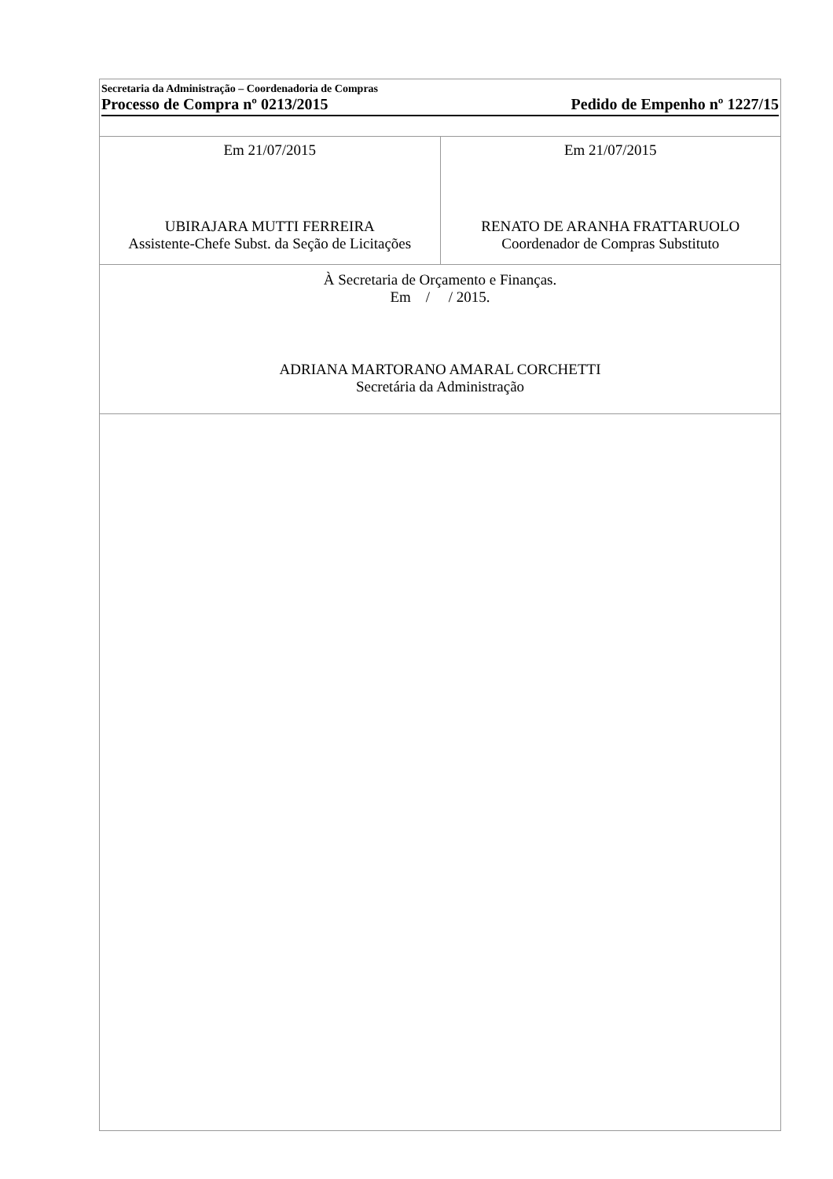Secretaria da Administração – Coordenadoria de Compras
Processo de Compra nº 0213/2015 Pedido de Empenho nº 1227/15
| Em 21/07/2015 UBIRAJARA MUTTI FERREIRA Assistente-Chefe Subst. da Seção de Licitações | Em 21/07/2015 RENATO DE ARANHA FRATTARUOLO Coordenador de Compras Substituto |
| À Secretaria de Orçamento e Finanças. Em / / 2015. ADRIANA MARTORANO AMARAL CORCHETTI Secretária da Administração | |